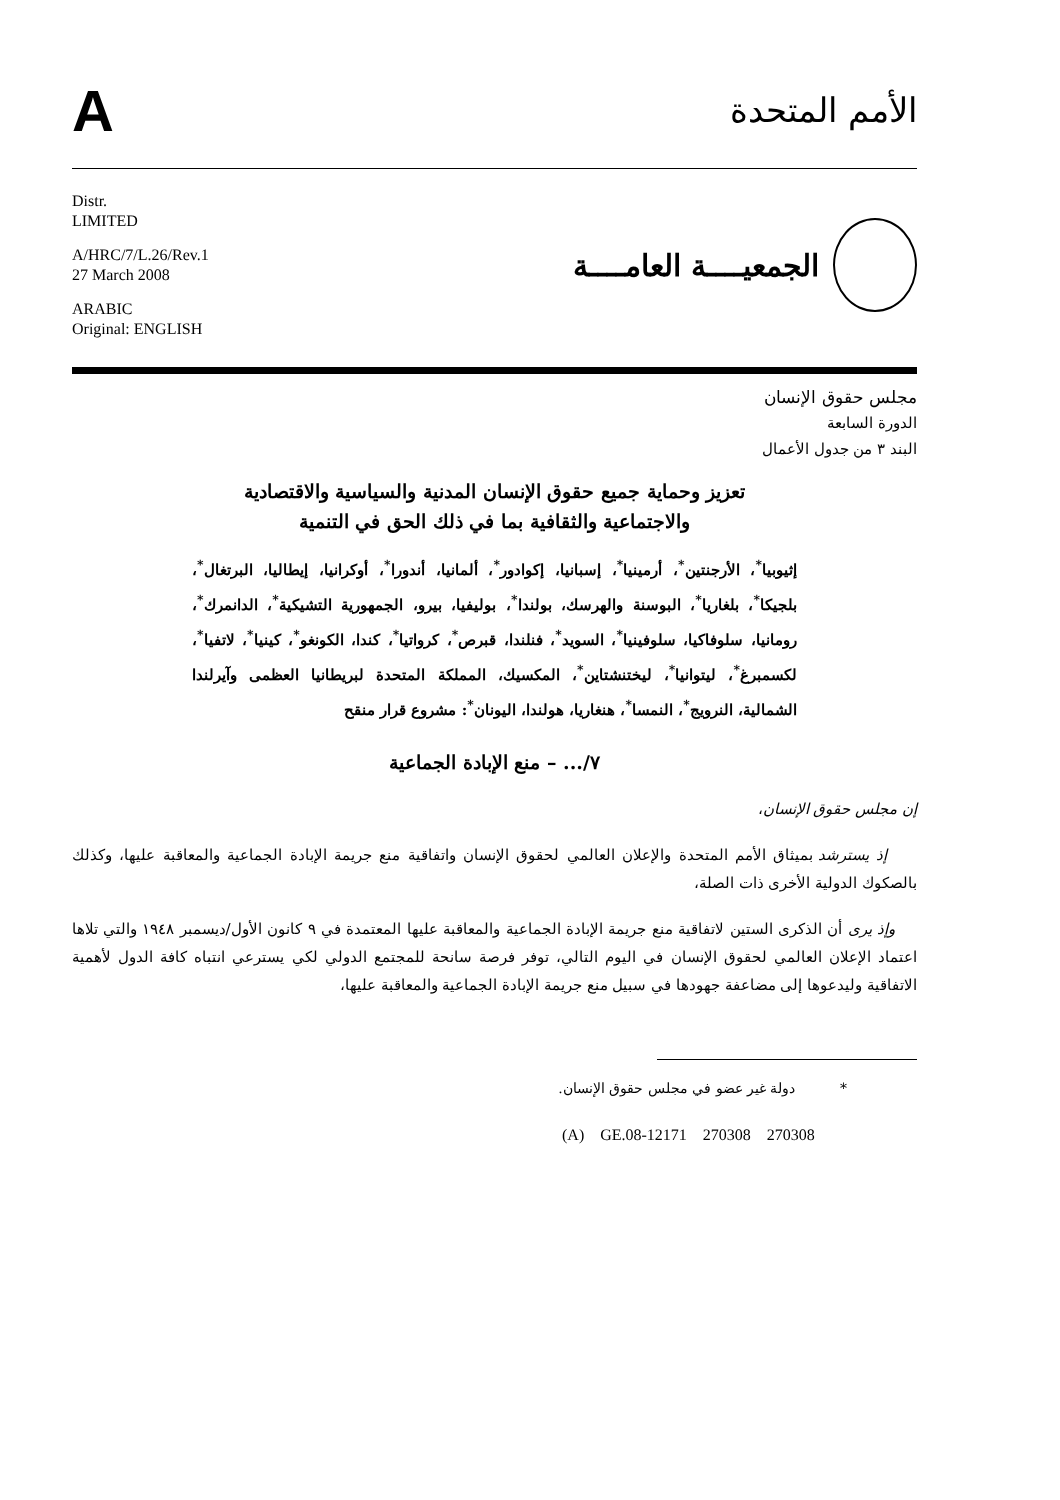A
الأمم المتحدة
Distr.
LIMITED
A/HRC/7/L.26/Rev.1
27 March 2008
ARABIC
Original: ENGLISH
الجمعيــــة العامــــة
مجلس حقوق الإنسان
الدورة السابعة
البند ٣ من جدول الأعمال
تعزيز وحماية جميع حقوق الإنسان المدنية والسياسية والاقتصادية
والاجتماعية والثقافية بما في ذلك الحق في التنمية
إثيوبيا<sup>*</sup>، الأرجنتين<sup>*</sup>، أرمينيا<sup>*</sup>، إسبانيا، إكوادور<sup>*</sup>، ألمانيا، أندورا<sup>*</sup>، أوكرانيا، إيطاليا، البرتغال<sup>*</sup>، بلجيكا<sup>*</sup>، بلغاريا<sup>*</sup>، البوسنة والهرسك، بولندا<sup>*</sup>، بوليفيا، بيرو، الجمهورية التشيكية<sup>*</sup>، الدانمرك<sup>*</sup>، رومانيا، سلوفاكيا، سلوفينيا<sup>*</sup>، السويد<sup>*</sup>، فنلندا، قبرص<sup>*</sup>، كرواتيا<sup>*</sup>، كندا، الكونغو<sup>*</sup>، كينيا<sup>*</sup>، لاتفيا<sup>*</sup>، لكسمبرغ<sup>*</sup>، ليتوانيا<sup>*</sup>، ليختنشتاين<sup>*</sup>، المكسيك، المملكة المتحدة لبريطانيا العظمى وآيرلندا الشمالية، النرويج<sup>*</sup>، النمسا<sup>*</sup>، هنغاريا، هولندا، اليونان<sup>*</sup>: مشروع قرار منقح
٧/... – منع الإبادة الجماعية
إن مجلس حقوق الإنسان،
إذ يسترشد بميثاق الأمم المتحدة والإعلان العالمي لحقوق الإنسان واتفاقية منع جريمة الإبادة الجماعية والمعاقبة عليها، وكذلك بالصكوك الدولية الأخرى ذات الصلة،
وإذ يرى أن الذكرى الستين لاتفاقية منع جريمة الإبادة الجماعية والمعاقبة عليها المعتمدة في ٩ كانون الأول/ديسمبر ١٩٤٨ والتي تلاها اعتماد الإعلان العالمي لحقوق الإنسان في اليوم التالي، توفر فرصة سانحة للمجتمع الدولي لكي يسترعي انتباه كافة الدول لأهمية الاتفاقية وليدعوها إلى مضاعفة جهودها في سبيل منع جريمة الإبادة الجماعية والمعاقبة عليها،
* دولة غير عضو في مجلس حقوق الإنسان.
(A) GE.08-12171 270308 270308